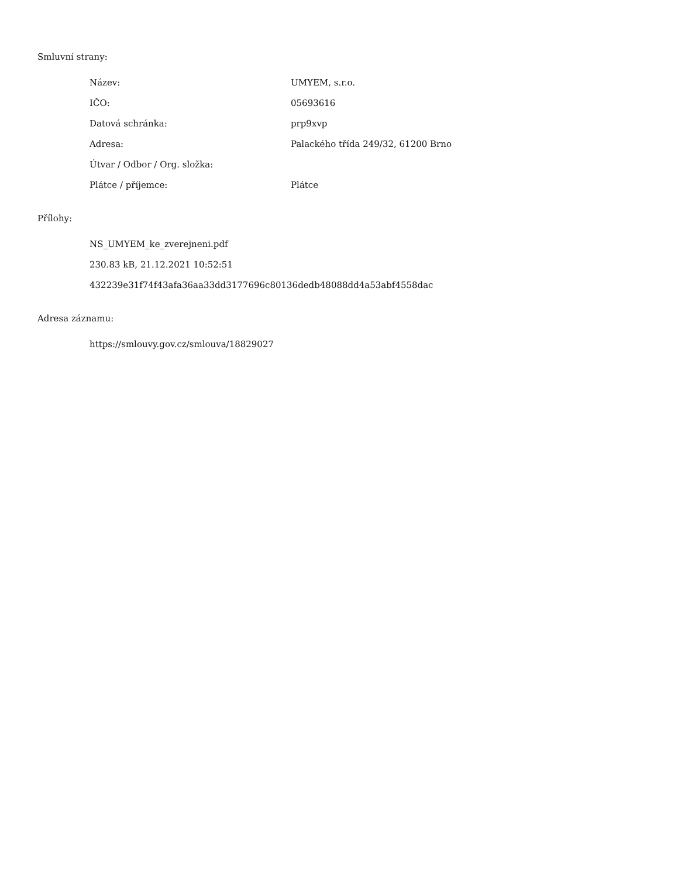Smluvní strany:
| Název: | UMYEM, s.r.o. |
| IČO: | 05693616 |
| Datová schránka: | prp9xvp |
| Adresa: | Palackého třída 249/32, 61200 Brno |
| Útvar / Odbor / Org. složka: | |
| Plátce / příjemce: | Plátce |
Přílohy:
NS_UMYEM_ke_zverejneni.pdf
230.83 kB, 21.12.2021 10:52:51
432239e31f74f43afa36aa33dd3177696c80136dedb48088dd4a53abf4558dac
Adresa záznamu:
https://smlouvy.gov.cz/smlouva/18829027